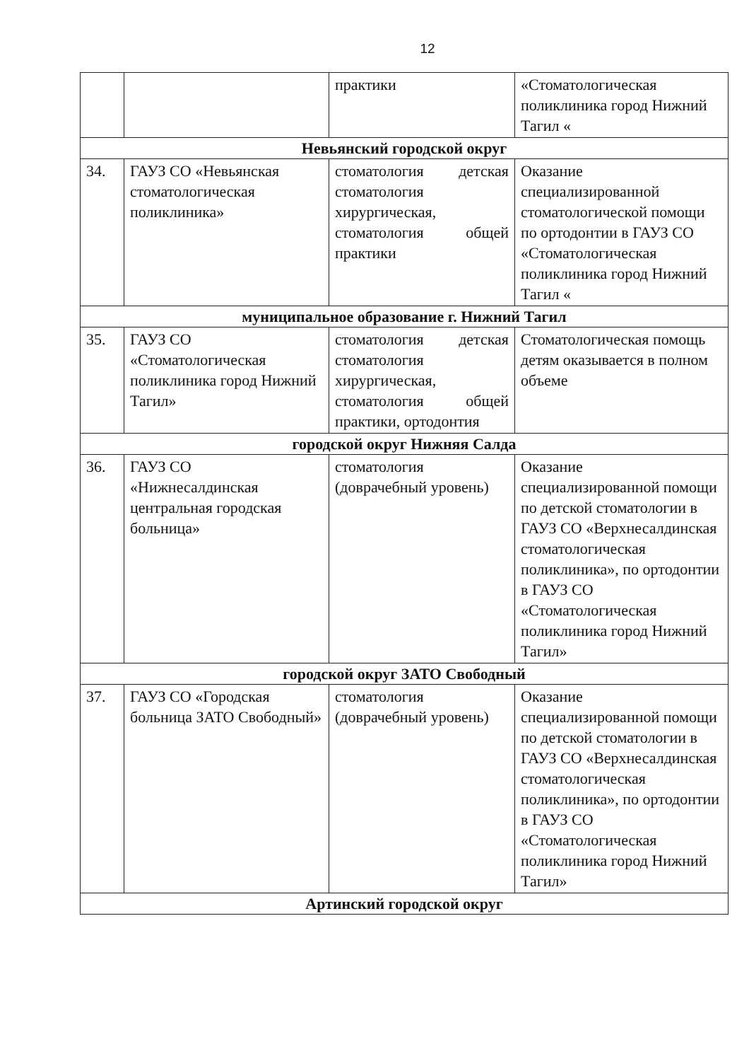12
| | | практики | «Стоматологическая поликлиника город Нижний Тагил « |
| Невьянский городской округ | | | |
| 34. | ГАУЗ СО «Невьянская стоматологическая поликлиника» | стоматология детская стоматология хирургическая, стоматология общей практики | Оказание специализированной стоматологической помощи по ортодонтии в ГАУЗ СО «Стоматологическая поликлиника город Нижний Тагил « |
| муниципальное образование г. Нижний Тагил | | | |
| 35. | ГАУЗ СО «Стоматологическая поликлиника город Нижний Тагил» | стоматология детская стоматология хирургическая, стоматология общей практики, ортодонтия | Стоматологическая помощь детям оказывается в полном объеме |
| городской округ Нижняя Салда | | | |
| 36. | ГАУЗ СО «Нижнесалдинская центральная городская больница» | стоматология (доврачебный уровень) | Оказание специализированной помощи по детской стоматологии в ГАУЗ СО «Верхнесалдинская стоматологическая поликлиника», по ортодонтии в ГАУЗ СО «Стоматологическая поликлиника город Нижний Тагил» |
| городской округ ЗАТО Свободный | | | |
| 37. | ГАУЗ СО «Городская больница ЗАТО Свободный» | стоматология (доврачебный уровень) | Оказание специализированной помощи по детской стоматологии в ГАУЗ СО «Верхнесалдинская стоматологическая поликлиника», по ортодонтии в ГАУЗ СО «Стоматологическая поликлиника город Нижний Тагил» |
| Артинский городской округ | | | |